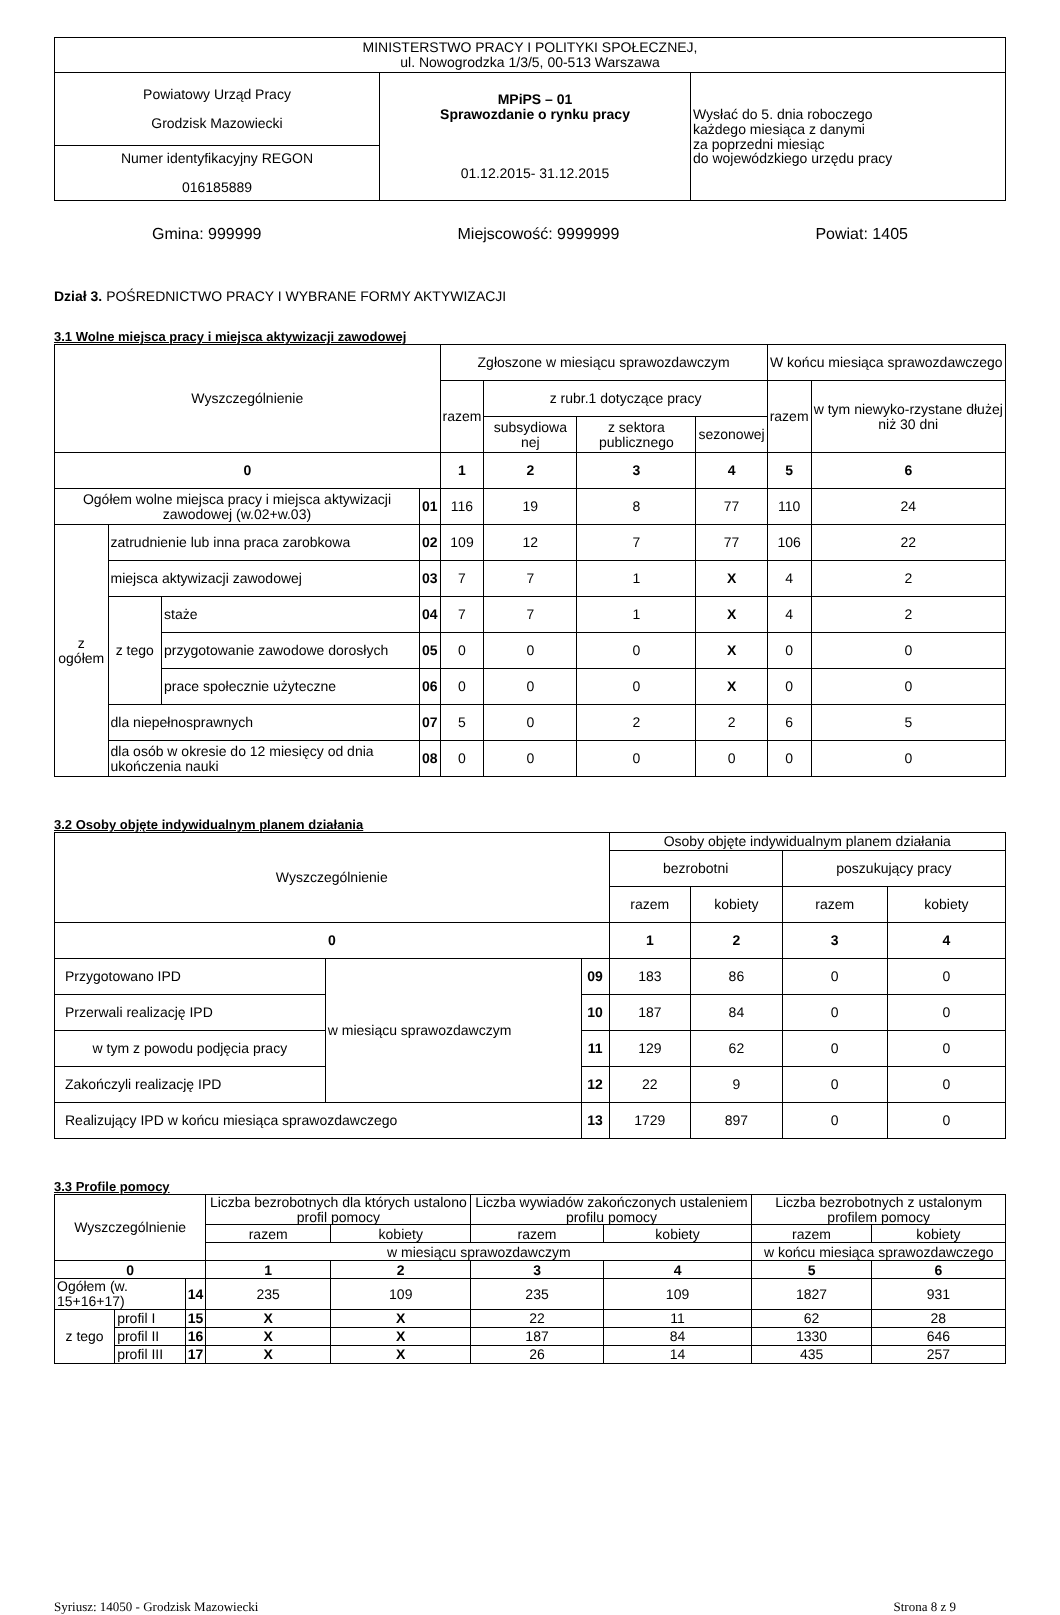| MINISTERSTWO PRACY I POLITYKI SPOŁECZNEJ, ul. Nowogrodzka 1/3/5, 00-513 Warszawa | | |
| Powiatowy Urząd Pracy Grodzisk Mazowiecki | MPiPS – 01 Sprawozdanie o rynku pracy 01.12.2015- 31.12.2015 | Wysłać do 5. dnia roboczego każdego miesiąca z danymi za poprzedni miesiąc do wojewódzkiego urzędu pracy |
| Numer identyfikacyjny REGON 016185889 | | |
Gmina: 999999 Miejscowość: 9999999 Powiat: 1405
Dział 3. POŚREDNICTWO PRACY I WYBRANE FORMY AKTYWIZACJI
3.1 Wolne miejsca pracy i miejsca aktywizacji zawodowej
| Wyszczególnienie | | | | Zgłoszone w miesiącu sprawozdawczym | | | | W końcu miesiąca sprawozdawczego | |
| --- | --- | --- | --- | --- | --- | --- | --- | --- | --- |
| | | | | razem | z rubr.1 dotyczące pracy | | | razem | w tym niewyko-rzystane dłużej niż 30 dni |
| | | | | | subsydiowa nej | z sektora publicznego | sezonowej | | |
| 0 | | | | 1 | 2 | 3 | 4 | 5 | 6 |
| Ogółem wolne miejsca pracy i miejsca aktywizacji zawodowej (w.02+w.03) | | | 01 | 116 | 19 | 8 | 77 | 110 | 24 |
| z ogółem | zatrudnienie lub inna praca zarobkowa | | 02 | 109 | 12 | 7 | 77 | 106 | 22 |
| | miejsca aktywizacji zawodowej | | 03 | 7 | 7 | 1 | X | 4 | 2 |
| | z tego | staże | 04 | 7 | 7 | 1 | X | 4 | 2 |
| | | przygotowanie zawodowe dorosłych | 05 | 0 | 0 | 0 | X | 0 | 0 |
| | | prace społecznie użyteczne | 06 | 0 | 0 | 0 | X | 0 | 0 |
| | dla niepełnosprawnych | | 07 | 5 | 0 | 2 | 2 | 6 | 5 |
| | dla osób w okresie do 12 miesięcy od dnia ukończenia nauki | | 08 | 0 | 0 | 0 | 0 | 0 | 0 |
3.2 Osoby objęte indywidualnym planem działania
| Wyszczególnienie | | | Osoby objęte indywidualnym planem działania | | | |
| --- | --- | --- | --- | --- | --- | --- |
| | | | bezrobotni | | poszukujący pracy | |
| | | | razem | kobiety | razem | kobiety |
| 0 | | | 1 | 2 | 3 | 4 |
| Przygotowano IPD | w miesiącu sprawozdawczym | 09 | 183 | 86 | 0 | 0 |
| Przerwali realizację IPD | | 10 | 187 | 84 | 0 | 0 |
| w tym z powodu podjęcia pracy | | 11 | 129 | 62 | 0 | 0 |
| Zakończyli realizację IPD | | 12 | 22 | 9 | 0 | 0 |
| Realizujący IPD w końcu miesiąca sprawozdawczego | | 13 | 1729 | 897 | 0 | 0 |
3.3 Profile pomocy
| Wyszczególnienie | | | Liczba bezrobotnych dla których ustalono profil pomocy | | Liczba wywiadów zakończonych ustaleniem profilu pomocy | | Liczba bezrobotnych z ustalonym profilem pomocy | |
| --- | --- | --- | --- | --- | --- | --- | --- | --- |
| | | | razem | kobiety | razem | kobiety | razem | kobiety |
| | | | w miesiącu sprawozdawczym | | | | w końcu miesiąca sprawozdawczego | |
| 0 | | | 1 | 2 | 3 | 4 | 5 | 6 |
| Ogółem (w. 15+16+17) | | 14 | 235 | 109 | 235 | 109 | 1827 | 931 |
| z tego | profil I | 15 | X | X | 22 | 11 | 62 | 28 |
| | profil II | 16 | X | X | 187 | 84 | 1330 | 646 |
| | profil III | 17 | X | X | 26 | 14 | 435 | 257 |
Syriusz: 14050 - Grodzisk Mazowiecki Strona 8 z 9